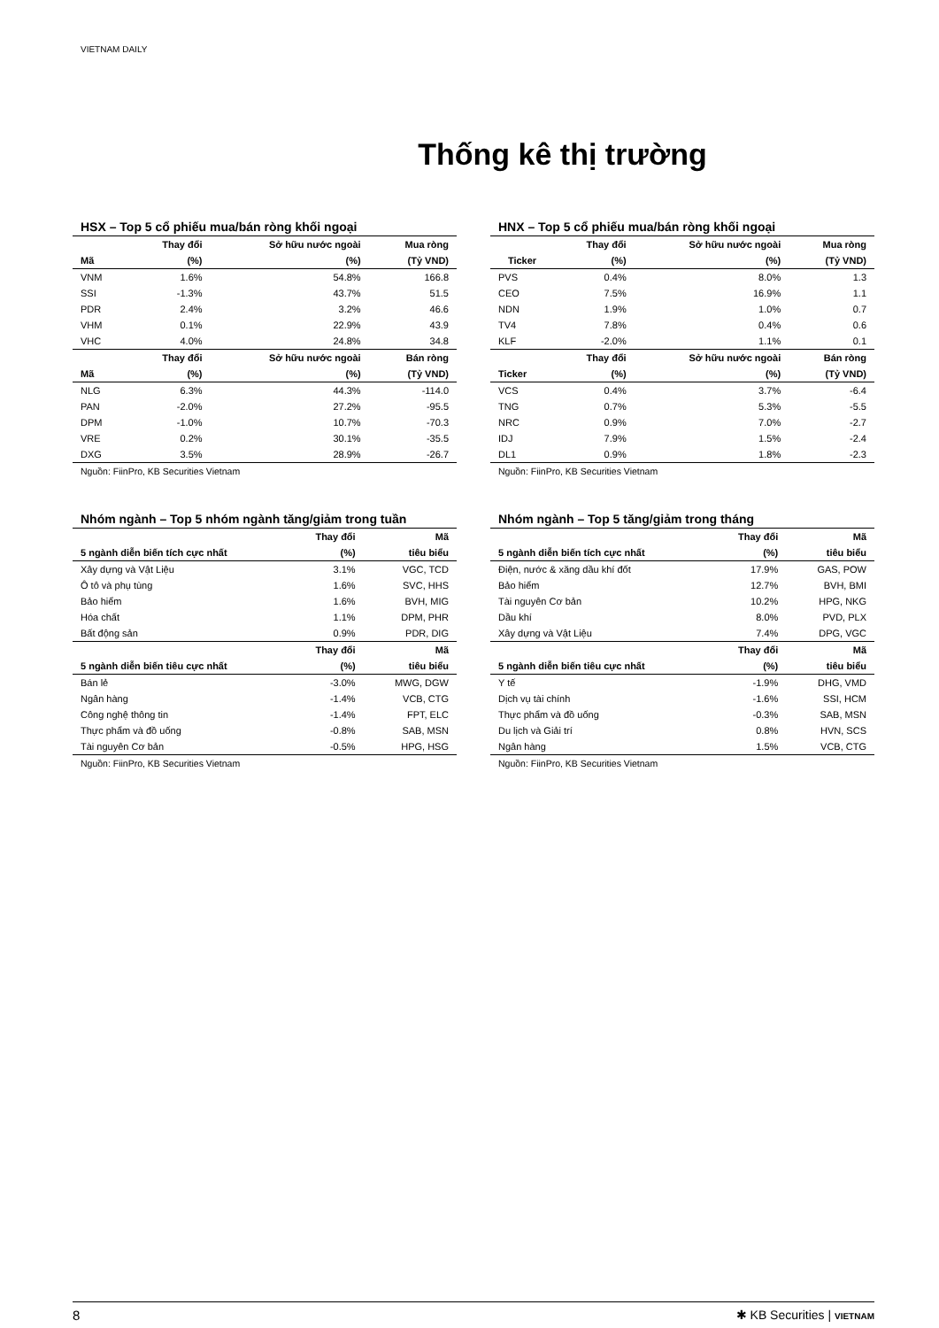VIETNAM DAILY
Thống kê thị trường
HSX – Top 5 cổ phiếu mua/bán ròng khối ngoại
| | Thay đổi | Sở hữu nước ngoài | Mua ròng |
| --- | --- | --- | --- |
| Mã | (%) | (%) | (Tỷ VND) |
| VNM | 1.6% | 54.8% | 166.8 |
| SSI | -1.3% | 43.7% | 51.5 |
| PDR | 2.4% | 3.2% | 46.6 |
| VHM | 0.1% | 22.9% | 43.9 |
| VHC | 4.0% | 24.8% | 34.8 |
| | Thay đổi | Sở hữu nước ngoài | Bán ròng |
| Mã | (%) | (%) | (Tỷ VND) |
| NLG | 6.3% | 44.3% | -114.0 |
| PAN | -2.0% | 27.2% | -95.5 |
| DPM | -1.0% | 10.7% | -70.3 |
| VRE | 0.2% | 30.1% | -35.5 |
| DXG | 3.5% | 28.9% | -26.7 |
Nguồn: FiinPro, KB Securities Vietnam
HNX – Top 5 cổ phiếu mua/bán ròng khối ngoại
| | Thay đổi | Sở hữu nước ngoài | Mua ròng |
| --- | --- | --- | --- |
| Ticker | (%) | (%) | (Tỷ VND) |
| PVS | 0.4% | 8.0% | 1.3 |
| CEO | 7.5% | 16.9% | 1.1 |
| NDN | 1.9% | 1.0% | 0.7 |
| TV4 | 7.8% | 0.4% | 0.6 |
| KLF | -2.0% | 1.1% | 0.1 |
| | Thay đổi | Sở hữu nước ngoài | Bán ròng |
| Ticker | (%) | (%) | (Tỷ VND) |
| VCS | 0.4% | 3.7% | -6.4 |
| TNG | 0.7% | 5.3% | -5.5 |
| NRC | 0.9% | 7.0% | -2.7 |
| IDJ | 7.9% | 1.5% | -2.4 |
| DL1 | 0.9% | 1.8% | -2.3 |
Nguồn: FiinPro, KB Securities Vietnam
Nhóm ngành – Top 5 nhóm ngành tăng/giảm trong tuần
| | Thay đổi | Mã |
| --- | --- | --- |
| 5 ngành diễn biến tích cực nhất | (%) | tiêu biểu |
| Xây dựng và Vật Liệu | 3.1% | VGC, TCD |
| Ô tô và phụ tùng | 1.6% | SVC, HHS |
| Bảo hiểm | 1.6% | BVH, MIG |
| Hóa chất | 1.1% | DPM, PHR |
| Bất động sản | 0.9% | PDR, DIG |
| | Thay đổi | Mã |
| 5 ngành diễn biến tiêu cực nhất | (%) | tiêu biểu |
| Bán lẻ | -3.0% | MWG, DGW |
| Ngân hàng | -1.4% | VCB, CTG |
| Công nghệ thông tin | -1.4% | FPT, ELC |
| Thực phẩm và đồ uống | -0.8% | SAB, MSN |
| Tài nguyên Cơ bản | -0.5% | HPG, HSG |
Nguồn: FiinPro, KB Securities Vietnam
Nhóm ngành – Top 5 tăng/giảm trong tháng
| | Thay đổi | Mã |
| --- | --- | --- |
| 5 ngành diễn biến tích cực nhất | (%) | tiêu biểu |
| Điện, nước & xăng dầu khí đốt | 17.9% | GAS, POW |
| Bảo hiểm | 12.7% | BVH, BMI |
| Tài nguyên Cơ bản | 10.2% | HPG, NKG |
| Dầu khí | 8.0% | PVD, PLX |
| Xây dựng và Vật Liệu | 7.4% | DPG, VGC |
| | Thay đổi | Mã |
| 5 ngành diễn biến tiêu cực nhất | (%) | tiêu biểu |
| Y tế | -1.9% | DHG, VMD |
| Dịch vụ tài chính | -1.6% | SSI, HCM |
| Thực phẩm và đồ uống | -0.3% | SAB, MSN |
| Du lịch và Giải trí | 0.8% | HVN, SCS |
| Ngân hàng | 1.5% | VCB, CTG |
Nguồn: FiinPro, KB Securities Vietnam
8 ✱ KB Securities | VIETNAM